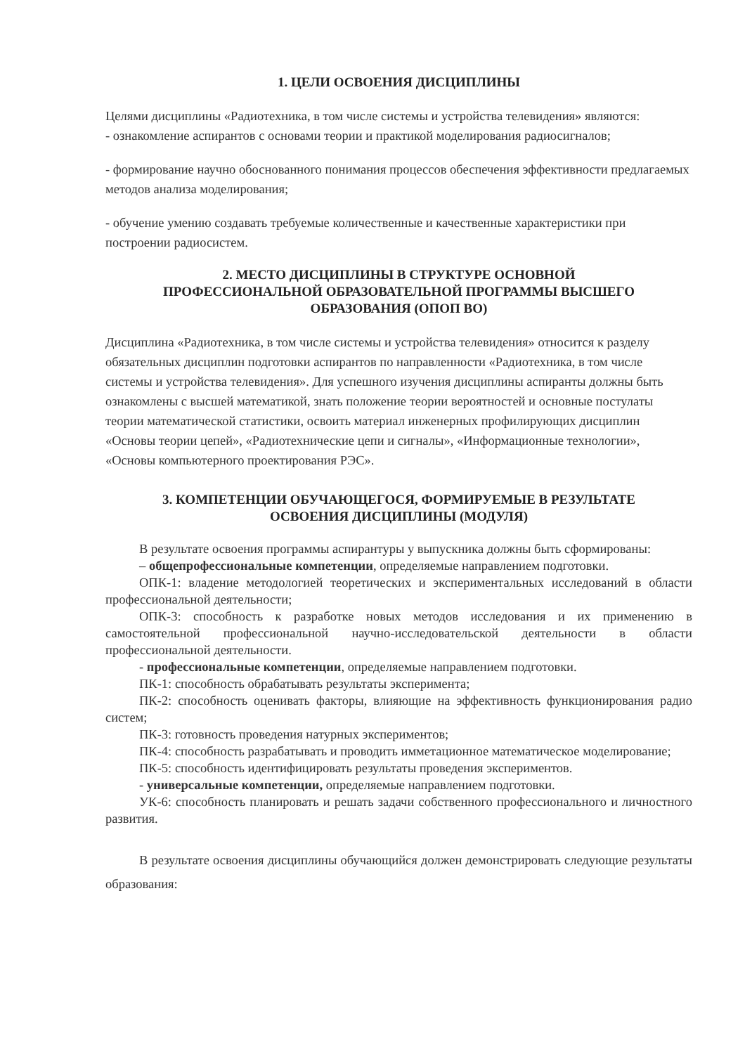1. ЦЕЛИ ОСВОЕНИЯ ДИСЦИПЛИНЫ
Целями дисциплины «Радиотехника, в том числе системы и устройства телевидения» являются:
- ознакомление аспирантов с основами теории и практикой моделирования радиосигналов;
- формирование научно обоснованного понимания процессов обеспечения эффективности предлагаемых методов анализа моделирования;
- обучение умению создавать требуемые количественные и качественные характеристики при построении радиосистем.
2. МЕСТО ДИСЦИПЛИНЫ В СТРУКТУРЕ ОСНОВНОЙ
ПРОФЕССИОНАЛЬНОЙ ОБРАЗОВАТЕЛЬНОЙ ПРОГРАММЫ ВЫСШЕГО
ОБРАЗОВАНИЯ (ОПОП ВО)
Дисциплина «Радиотехника, в том числе системы и устройства телевидения» относится к разделу обязательных дисциплин подготовки аспирантов по направленности «Радиотехника, в том числе системы и устройства телевидения». Для успешного изучения дисциплины аспиранты должны быть ознакомлены с высшей математикой, знать положение теории вероятностей и основные постулаты теории математической статистики, освоить материал инженерных профилирующих дисциплин «Основы теории цепей», «Радиотехнические цепи и сигналы», «Информационные технологии», «Основы компьютерного проектирования РЭС».
3. КОМПЕТЕНЦИИ ОБУЧАЮЩЕГОСЯ, ФОРМИРУЕМЫЕ В РЕЗУЛЬТАТЕ
ОСВОЕНИЯ ДИСЦИПЛИНЫ (МОДУЛЯ)
В результате освоения программы аспирантуры у выпускника должны быть сформированы:
– общепрофессиональные компетенции, определяемые направлением подготовки.
ОПК-1: владение методологией теоретических и экспериментальных исследований в области профессиональной деятельности;
ОПК-3: способность к разработке новых методов исследования и их применению в самостоятельной профессиональной научно-исследовательской деятельности в области профессиональной деятельности.
- профессиональные компетенции, определяемые направлением подготовки.
ПК-1: способность обрабатывать результаты эксперимента;
ПК-2: способность оценивать факторы, влияющие на эффективность функционирования радио систем;
ПК-3: готовность проведения натурных экспериментов;
ПК-4: способность разрабатывать и проводить имметационное математическое моделирование;
ПК-5: способность идентифицировать результаты проведения экспериментов.
- универсальные компетенции, определяемые направлением подготовки.
УК-6: способность планировать и решать задачи собственного профессионального и личностного развития.
В результате освоения дисциплины обучающийся должен демонстрировать следующие результаты образования: